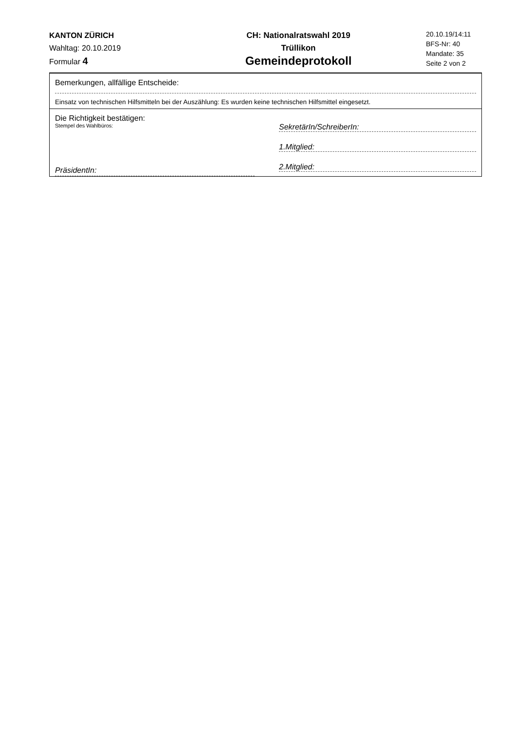KANTON ZÜRICH
Wahltag: 20.10.2019
Formular 4
CH: Nationalratswahl 2019
Trüllikon
Gemeindeprotokoll
20.10.19/14:11
BFS-Nr: 40
Mandate: 35
Seite 2 von 2
Bemerkungen, allfällige Entscheide:
Einsatz von technischen Hilfsmitteln bei der Auszählung: Es wurden keine technischen Hilfsmittel eingesetzt.
Die Richtigkeit bestätigen:
Stempel des Wahlbüros:
PräsidentIn:
SekretärIn/SchreiberIn:
1.Mitglied:
2.Mitglied: